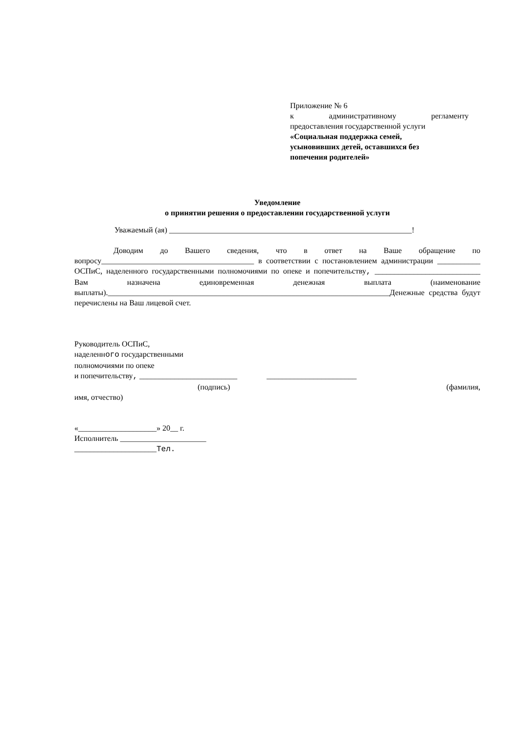Приложение № 6
к административному регламенту
предоставления государственной услуги
«Социальная поддержка семей,
усыновивших детей, оставшихся без
попечения родителей»
Уведомление
о принятии решения о предоставлении государственной услуги
Уважаемый (ая) ______________________________________________________________!
Доводим до Вашего сведения, что в ответ на Ваше обращение по вопросу_______________________________________ в соответствии с постановлением администрации ___________ ОСПиС, наделенного государственными полномочиями по опеке и попечительству, ___________________________ Вам назначена единовременная денежная выплата (наименование выплаты).________________________________________________________________________Денежные средства будут перечислены на Ваш лицевой счет.
Руководитель ОСПиС,
наделенного государственными
полномочиями по опеке
и попечительству, _________________________ _______________________
(подпись) (фамилия,
имя, отчество)
«____________________» 20__ г.
Исполнитель ______________________
_____________________Тел.